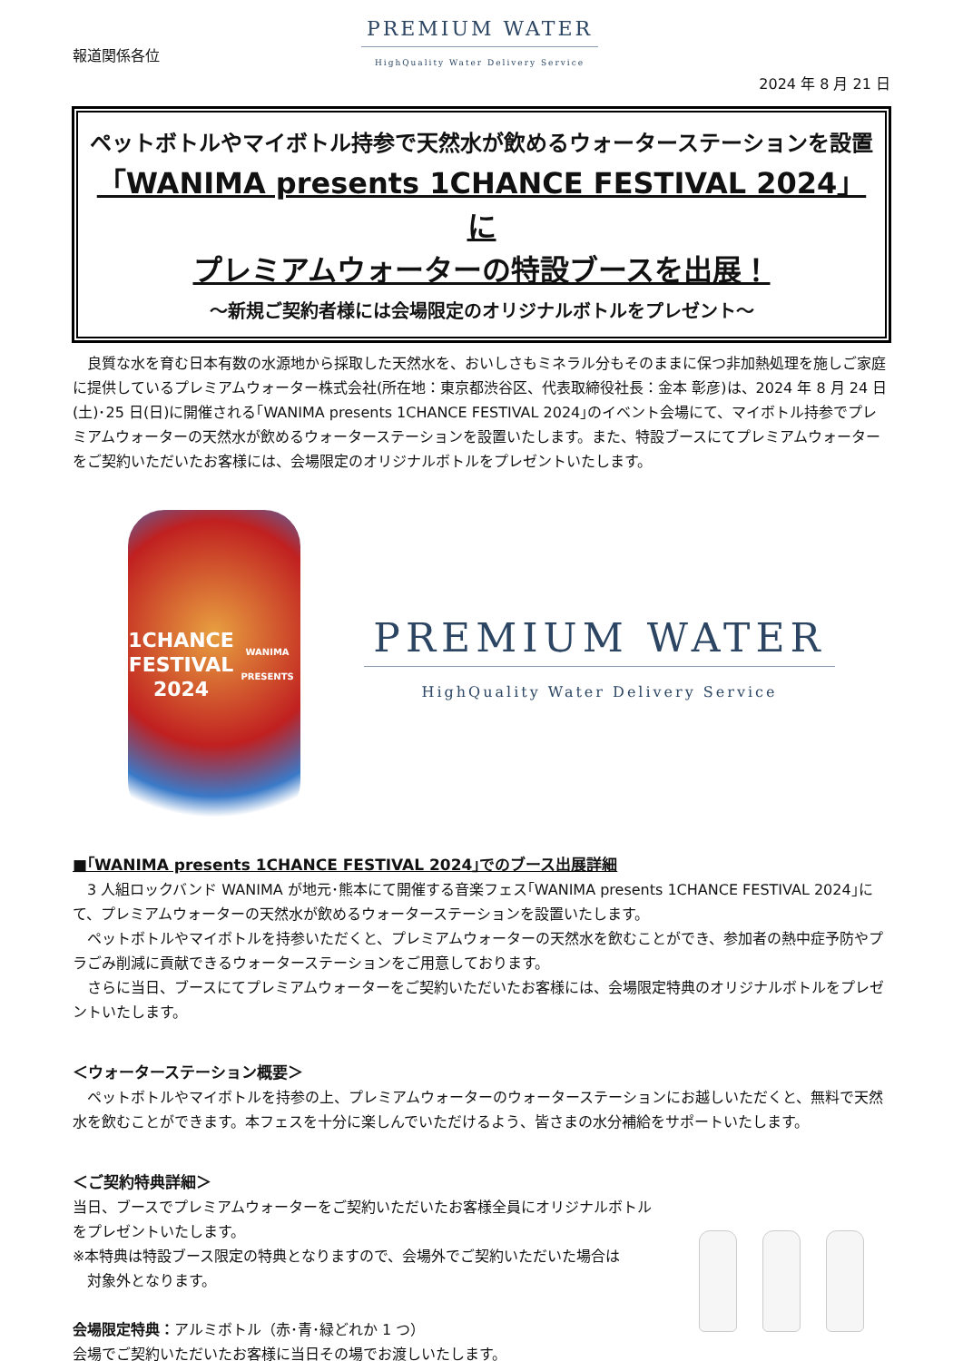報道関係各位
PREMIUM WATER
HighQuality Water Delivery Service
2024 年 8 月 21 日
ペットボトルやマイボトル持参で天然水が飲めるウォーターステーションを設置
「WANIMA presents 1CHANCE FESTIVAL 2024」に
プレミアムウォーターの特設ブースを出展！
～新規ご契約者様には会場限定のオリジナルボトルをプレゼント～
　良質な水を育む日本有数の水源地から採取した天然水を、おいしさもミネラル分もそのままに保つ非加熱処理を施しご家庭に提供しているプレミアムウォーター株式会社(所在地：東京都渋谷区、代表取締役社長：金本 彰彦)は、2024 年 8 月 24 日(土)･25 日(日)に開催される｢WANIMA presents 1CHANCE FESTIVAL 2024｣のイベント会場にて、マイボトル持参でプレミアムウォーターの天然水が飲めるウォーターステーションを設置いたします。また、特設ブースにてプレミアムウォーターをご契約いただいたお客様には、会場限定のオリジナルボトルをプレゼントいたします。
1CHANCE
FESTIVAL
2024
WANIMA PRESENTS
PREMIUM WATER
HighQuality Water Delivery Service
■｢WANIMA presents 1CHANCE FESTIVAL 2024｣でのブース出展詳細
　3 人組ロックバンド WANIMA が地元･熊本にて開催する音楽フェス｢WANIMA presents 1CHANCE FESTIVAL 2024｣にて、プレミアムウォーターの天然水が飲めるウォーターステーションを設置いたします。
　ペットボトルやマイボトルを持参いただくと、プレミアムウォーターの天然水を飲むことができ、参加者の熱中症予防やプラごみ削減に貢献できるウォーターステーションをご用意しております。
　さらに当日、ブースにてプレミアムウォーターをご契約いただいたお客様には、会場限定特典のオリジナルボトルをプレゼントいたします。
＜ウォーターステーション概要＞
　ペットボトルやマイボトルを持参の上、プレミアムウォーターのウォーターステーションにお越しいただくと、無料で天然水を飲むことができます。本フェスを十分に楽しんでいただけるよう、皆さまの水分補給をサポートいたします。
＜ご契約特典詳細＞
当日、ブースでプレミアムウォーターをご契約いただいたお客様全員にオリジナルボトルをプレゼントいたします。
※本特典は特設ブース限定の特典となりますので、会場外でご契約いただいた場合は
　対象外となります。
会場限定特典：アルミボトル（赤･青･緑どれか 1 つ）
会場でご契約いただいたお客様に当日その場でお渡しいたします。